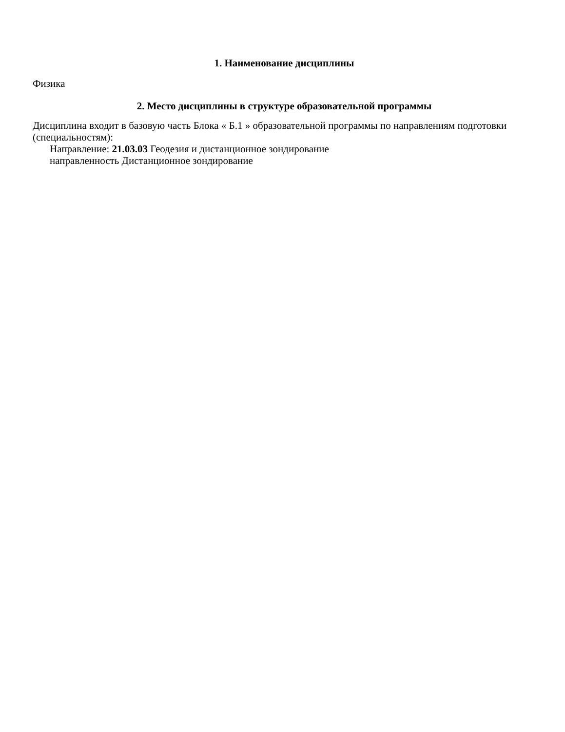1. Наименование дисциплины
Физика
2. Место дисциплины в структуре образовательной программы
Дисциплина входит в базовую часть Блока « Б.1 » образовательной программы по направлениям подготовки (специальностям):
Направление: 21.03.03 Геодезия и дистанционное зондирование
направленность Дистанционное зондирование